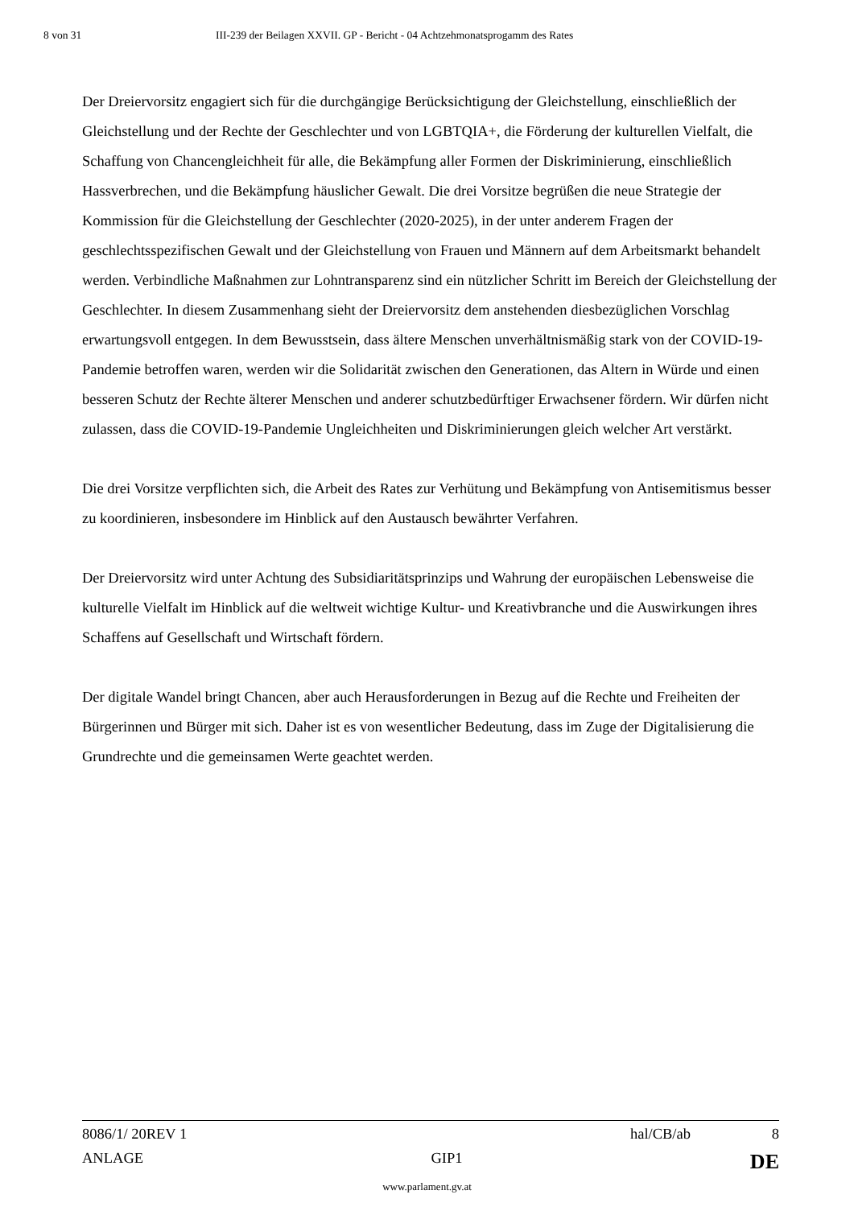8 von 31 III-239 der Beilagen XXVII. GP - Bericht - 04 Achtzehmonatsprogamm des Rates
Der Dreiervorsitz engagiert sich für die durchgängige Berücksichtigung der Gleichstellung, einschließlich der Gleichstellung und der Rechte der Geschlechter und von LGBTQIA+, die Förderung der kulturellen Vielfalt, die Schaffung von Chancengleichheit für alle, die Bekämpfung aller Formen der Diskriminierung, einschließlich Hassverbrechen, und die Bekämpfung häuslicher Gewalt. Die drei Vorsitze begrüßen die neue Strategie der Kommission für die Gleichstellung der Geschlechter (2020-2025), in der unter anderem Fragen der geschlechtsspezifischen Gewalt und der Gleichstellung von Frauen und Männern auf dem Arbeitsmarkt behandelt werden. Verbindliche Maßnahmen zur Lohntransparenz sind ein nützlicher Schritt im Bereich der Gleichstellung der Geschlechter. In diesem Zusammenhang sieht der Dreiervorsitz dem anstehenden diesbezüglichen Vorschlag erwartungsvoll entgegen. In dem Bewusstsein, dass ältere Menschen unverhältnismäßig stark von der COVID-19-Pandemie betroffen waren, werden wir die Solidarität zwischen den Generationen, das Altern in Würde und einen besseren Schutz der Rechte älterer Menschen und anderer schutzbedürftiger Erwachsener fördern. Wir dürfen nicht zulassen, dass die COVID-19-Pandemie Ungleichheiten und Diskriminierungen gleich welcher Art verstärkt.
Die drei Vorsitze verpflichten sich, die Arbeit des Rates zur Verhütung und Bekämpfung von Antisemitismus besser zu koordinieren, insbesondere im Hinblick auf den Austausch bewährter Verfahren.
Der Dreiervorsitz wird unter Achtung des Subsidiaritätsprinzips und Wahrung der europäischen Lebensweise die kulturelle Vielfalt im Hinblick auf die weltweit wichtige Kultur- und Kreativbranche und die Auswirkungen ihres Schaffens auf Gesellschaft und Wirtschaft fördern.
Der digitale Wandel bringt Chancen, aber auch Herausforderungen in Bezug auf die Rechte und Freiheiten der Bürgerinnen und Bürger mit sich. Daher ist es von wesentlicher Bedeutung, dass im Zuge der Digitalisierung die Grundrechte und die gemeinsamen Werte geachtet werden.
8086/1/ 20REV 1 hal/CB/ab 8
ANLAGE GIP1 DE
www.parlament.gv.at